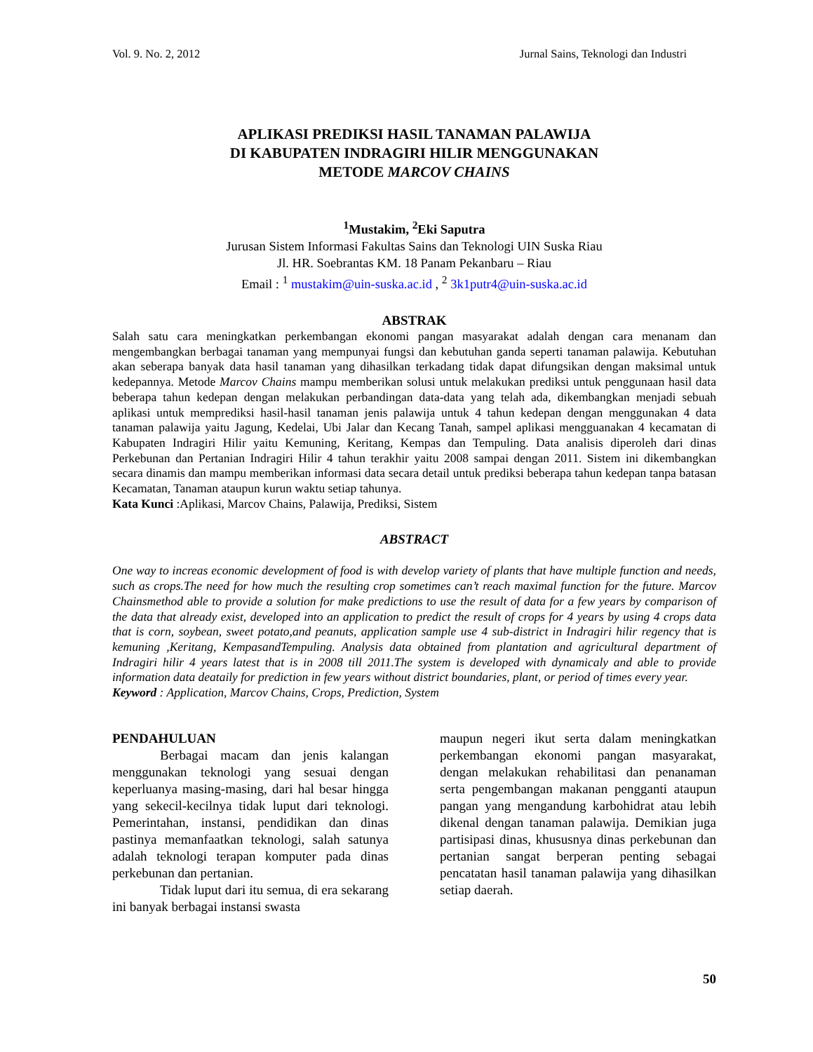Vol. 9. No. 2, 2012 Jurnal Sains, Teknologi dan Industri
APLIKASI PREDIKSI HASIL TANAMAN PALAWIJA
DI KABUPATEN INDRAGIRI HILIR MENGGUNAKAN
METODE MARCOV CHAINS
<sup>1</sup> Mustakim, <sup>2</sup>Eki Saputra
Jurusan Sistem Informasi Fakultas Sains dan Teknologi UIN Suska Riau
Jl. HR. Soebrantas KM. 18 Panam Pekanbaru – Riau
Email : <sup>1</sup> mustakim@uin-suska.ac.id , <sup>2</sup> 3k1putr4@uin-suska.ac.id
ABSTRAK
Salah satu cara meningkatkan perkembangan ekonomi pangan masyarakat adalah dengan cara menanam dan mengembangkan berbagai tanaman yang mempunyai fungsi dan kebutuhan ganda seperti tanaman palawija. Kebutuhan akan seberapa banyak data hasil tanaman yang dihasilkan terkadang tidak dapat difungsikan dengan maksimal untuk kedepannya. Metode Marcov Chains mampu memberikan solusi untuk melakukan prediksi untuk penggunaan hasil data beberapa tahun kedepan dengan melakukan perbandingan data-data yang telah ada, dikembangkan menjadi sebuah aplikasi untuk memprediksi hasil-hasil tanaman jenis palawija untuk 4 tahun kedepan dengan menggunakan 4 data tanaman palawija yaitu Jagung, Kedelai, Ubi Jalar dan Kecang Tanah, sampel aplikasi mengguanakan 4 kecamatan di Kabupaten Indragiri Hilir yaitu Kemuning, Keritang, Kempas dan Tempuling. Data analisis diperoleh dari dinas Perkebunan dan Pertanian Indragiri Hilir 4 tahun terakhir yaitu 2008 sampai dengan 2011. Sistem ini dikembangkan secara dinamis dan mampu memberikan informasi data secara detail untuk prediksi beberapa tahun kedepan tanpa batasan Kecamatan, Tanaman ataupun kurun waktu setiap tahunya.
Kata Kunci :Aplikasi, Marcov Chains, Palawija, Prediksi, Sistem
ABSTRACT
One way to increas economic development of food is with develop variety of plants that have multiple function and needs, such as crops.The need for how much the resulting crop sometimes can’t reach maximal function for the future. Marcov Chainsmethod able to provide a solution for make predictions to use the result of data for a few years by comparison of the data that already exist, developed into an application to predict the result of crops for 4 years by using 4 crops data that is corn, soybean, sweet potato,and peanuts, application sample use 4 sub-district in Indragiri hilir regency that is kemuning ,Keritang, KempasandTempuling. Analysis data obtained from plantation and agricultural department of Indragiri hilir 4 years latest that is in 2008 till 2011.The system is developed with dynamicaly and able to provide information data deataily for prediction in few years without district boundaries, plant, or period of times every year.
Keyword : Application, Marcov Chains, Crops, Prediction, System
PENDAHULUAN
Berbagai macam dan jenis kalangan menggunakan teknologi yang sesuai dengan keperluanya masing-masing, dari hal besar hingga yang sekecil-kecilnya tidak luput dari teknologi. Pemerintahan, instansi, pendidikan dan dinas pastinya memanfaatkan teknologi, salah satunya adalah teknologi terapan komputer pada dinas perkebunan dan pertanian.
Tidak luput dari itu semua, di era sekarang ini banyak berbagai instansi swasta
maupun negeri ikut serta dalam meningkatkan perkembangan ekonomi pangan masyarakat, dengan melakukan rehabilitasi dan penanaman serta pengembangan makanan pengganti ataupun pangan yang mengandung karbohidrat atau lebih dikenal dengan tanaman palawija. Demikian juga partisipasi dinas, khususnya dinas perkebunan dan pertanian sangat berperan penting sebagai pencatatan hasil tanaman palawija yang dihasilkan setiap daerah.
50